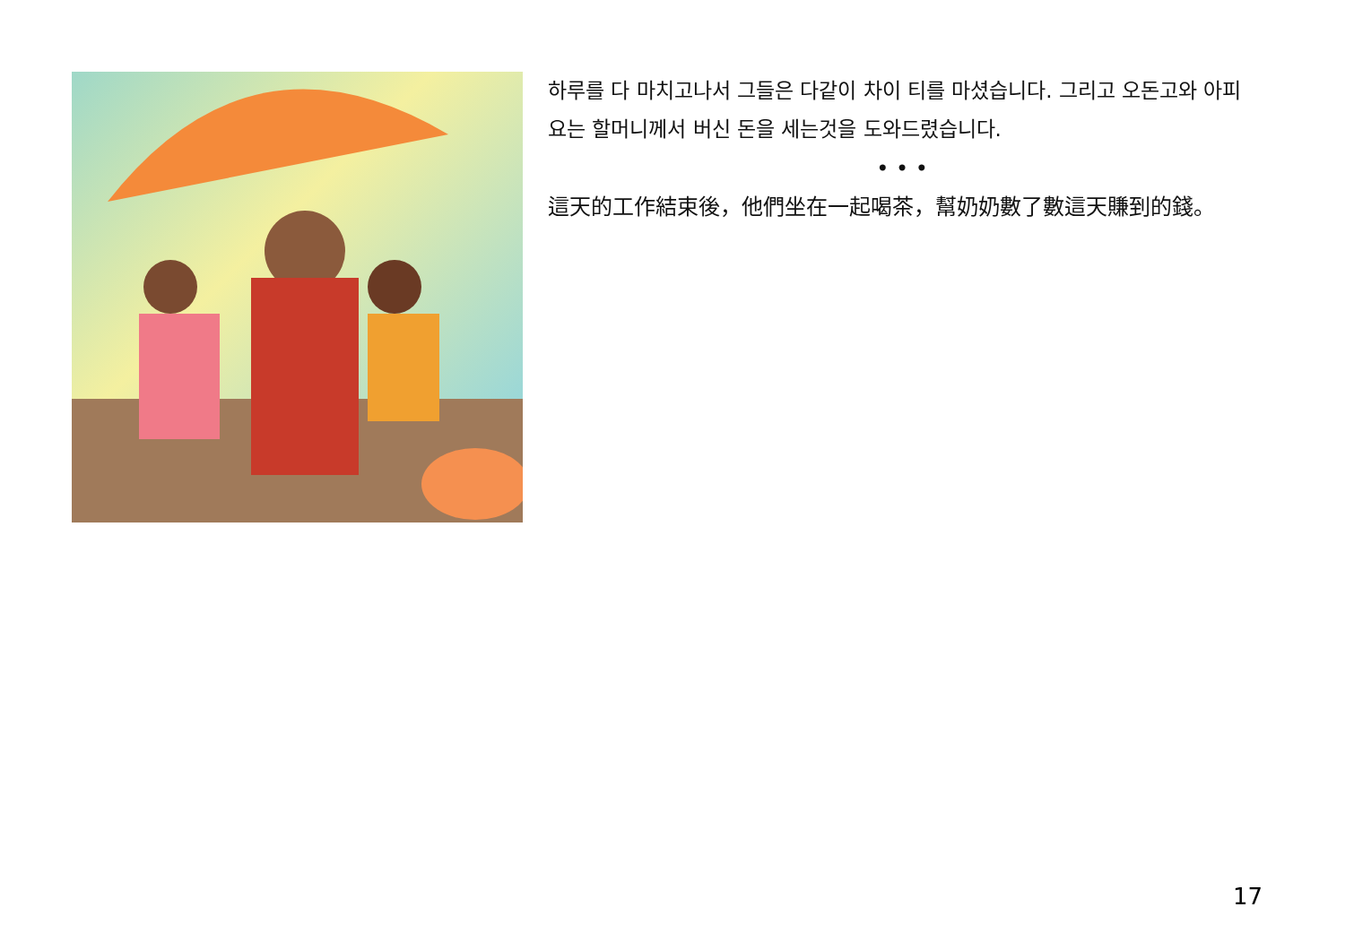하루를 다 마치고나서 그들은 다같이 차이 티를 마셨습니다. 그리고 오돈고와 아피요는 할머니께서 버신 돈을 세는것을 도와드렸습니다.
• • •
這天的工作結束後，他們坐在一起喝茶，幫奶奶數了數這天賺到的錢。
17